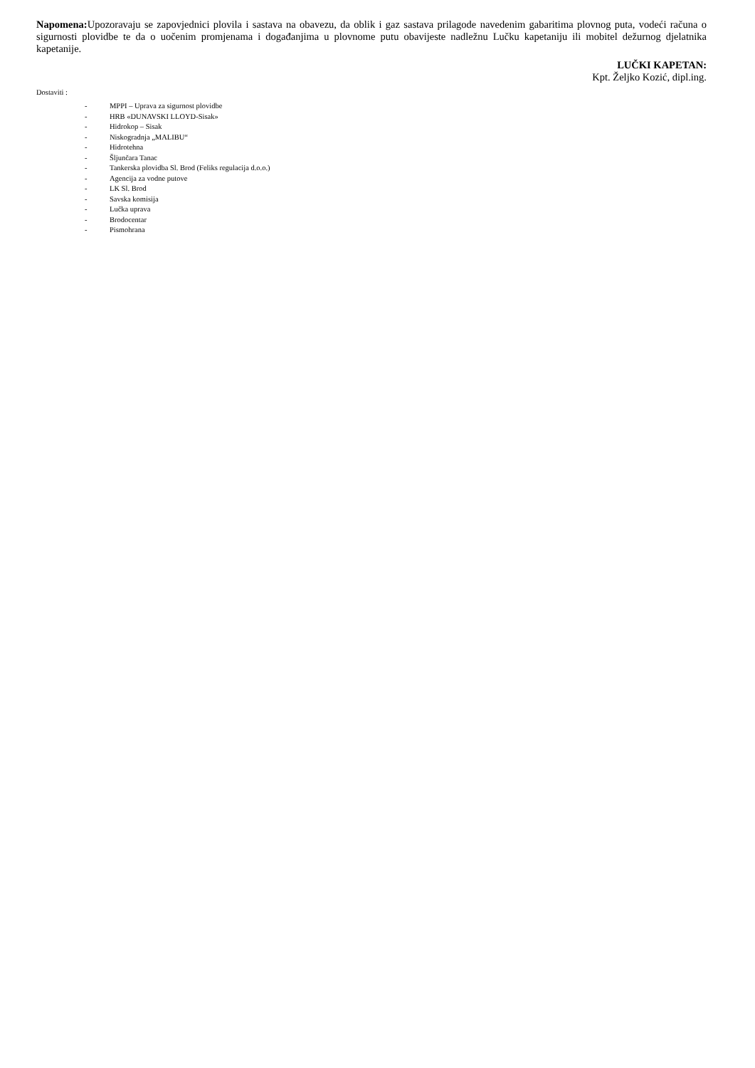Napomena: Upozoravaju se zapovjednici plovila i sastava na obavezu, da oblik i gaz sastava prilagode navedenim gabaritima plovnog puta, vodeći računa o sigurnosti plovidbe te da o uočenim promjenama i događanjima u plovnome putu obavijeste nadležnu Lučku kapetaniju ili mobitel dežurnog djelatnika kapetanije.
LUČKI KAPETAN:
Kpt. Željko Kozić, dipl.ing.
Dostaviti :
- MPPI – Uprava za sigurnost plovidbe
- HRB «DUNAVSKI LLOYD-Sisak»
- Hidrokop – Sisak
- Niskogradnja „MALIBU“
- Hidrotehna
- Šljunčara Tanac
- Tankerska plovidba Sl. Brod (Feliks regulacija d.o.o.)
- Agencija za vodne putove
- LK Sl. Brod
- Savska komisija
- Lučka uprava
- Brodocentar
- Pismohrana